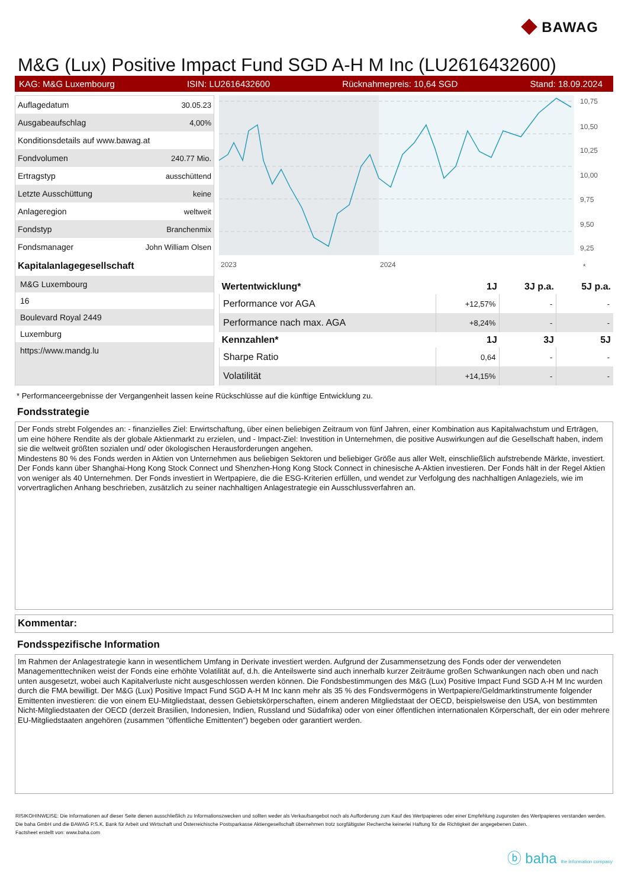◆ BAWAG
M&G (Lux) Positive Impact Fund SGD A-H M Inc (LU2616432600)
KAG: M&G Luxembourg ISIN: LU2616432600 Rücknahmepreis: 10,64 SGD Stand: 18.09.2024
| Auflagedatum | 30.05.23 |
| Ausgabeaufschlag | 4,00% |
| Konditionsdetails auf www.bawag.at | |
| Fondvolumen | 240.77 Mio. |
| Ertragstyp | ausschüttend |
| Letzte Ausschüttung | keine |
| Anlageregion | weltweit |
| Fondstyp | Branchenmix |
| Fondsmanager | John William Olsen |
Kapitalanlagegesellschaft
M&G Luxembourg
16
Boulevard Royal 2449
Luxemburg
https://www.mandg.lu
10,75
10,50
10,25
10,00
9,75
9,50
9,25
2023
2024
*
| Wertentwicklung* | 1J | 3J p.a. | 5J p.a. |
| --- | --- | --- | --- |
| Performance vor AGA | +12,57% | - | - |
| Performance nach max. AGA | +8,24% | - | - |
| Kennzahlen* | 1J | 3J | 5J |
| Sharpe Ratio | 0,64 | - | - |
| Volatilität | +14,15% | - | - |
* Performanceergebnisse der Vergangenheit lassen keine Rückschlüsse auf die künftige Entwicklung zu.
Fondsstrategie
Der Fonds strebt Folgendes an: - finanzielles Ziel: Erwirtschaftung, über einen beliebigen Zeitraum von fünf Jahren, einer Kombination aus Kapitalwachstum und Erträgen, um eine höhere Rendite als der globale Aktienmarkt zu erzielen, und - Impact-Ziel: Investition in Unternehmen, die positive Auswirkungen auf die Gesellschaft haben, indem sie die weltweit größten sozialen und/ oder ökologischen Herausforderungen angehen.
Mindestens 80 % des Fonds werden in Aktien von Unternehmen aus beliebigen Sektoren und beliebiger Größe aus aller Welt, einschließlich aufstrebende Märkte, investiert. Der Fonds kann über Shanghai-Hong Kong Stock Connect und Shenzhen-Hong Kong Stock Connect in chinesische A-Aktien investieren. Der Fonds hält in der Regel Aktien von weniger als 40 Unternehmen. Der Fonds investiert in Wertpapiere, die die ESG-Kriterien erfüllen, und wendet zur Verfolgung des nachhaltigen Anlageziels, wie im vorvertraglichen Anhang beschrieben, zusätzlich zu seiner nachhaltigen Anlagestrategie ein Ausschlussverfahren an.
Kommentar:
Fondsspezifische Information
Im Rahmen der Anlagestrategie kann in wesentlichem Umfang in Derivate investiert werden. Aufgrund der Zusammensetzung des Fonds oder der verwendeten Managementtechniken weist der Fonds eine erhöhte Volatilität auf, d.h. die Anteilswerte sind auch innerhalb kurzer Zeiträume großen Schwankungen nach oben und nach unten ausgesetzt, wobei auch Kapitalverluste nicht ausgeschlossen werden können. Die Fondsbestimmungen des M&G (Lux) Positive Impact Fund SGD A-H M Inc wurden durch die FMA bewilligt. Der M&G (Lux) Positive Impact Fund SGD A-H M Inc kann mehr als 35 % des Fondsvermögens in Wertpapiere/Geldmarktinstrumente folgender Emittenten investieren: die von einem EU-Mitgliedstaat, dessen Gebietskörperschaften, einem anderen Mitgliedstaat der OECD, beispielsweise den USA, von bestimmten Nicht-Mitgliedstaaten der OECD (derzeit Brasilien, Indonesien, Indien, Russland und Südafrika) oder von einer öffentlichen internationalen Körperschaft, der ein oder mehrere EU-Mitgliedstaaten angehören (zusammen "öffentliche Emittenten") begeben oder garantiert werden.
RISIKOHINWEISE: Die Informationen auf dieser Seite dienen ausschließlich zu Informationszwecken und sollten weder als Verkaufsangebot noch als Aufforderung zum Kauf des Wertpapieres oder einer Empfehlung zugunsten des Wertpapieres verstanden werden. Die baha GmbH und die BAWAG P.S.K. Bank für Arbeit und Wirtschaft und Österreichische Postsparkasse Aktiengesellschaft übernehmen trotz sorgfältigster Recherche keinerlei Haftung für die Richtigkeit der angegebenen Daten.
Factsheet erstellt von: www.baha.com
ⓑ baha the information company